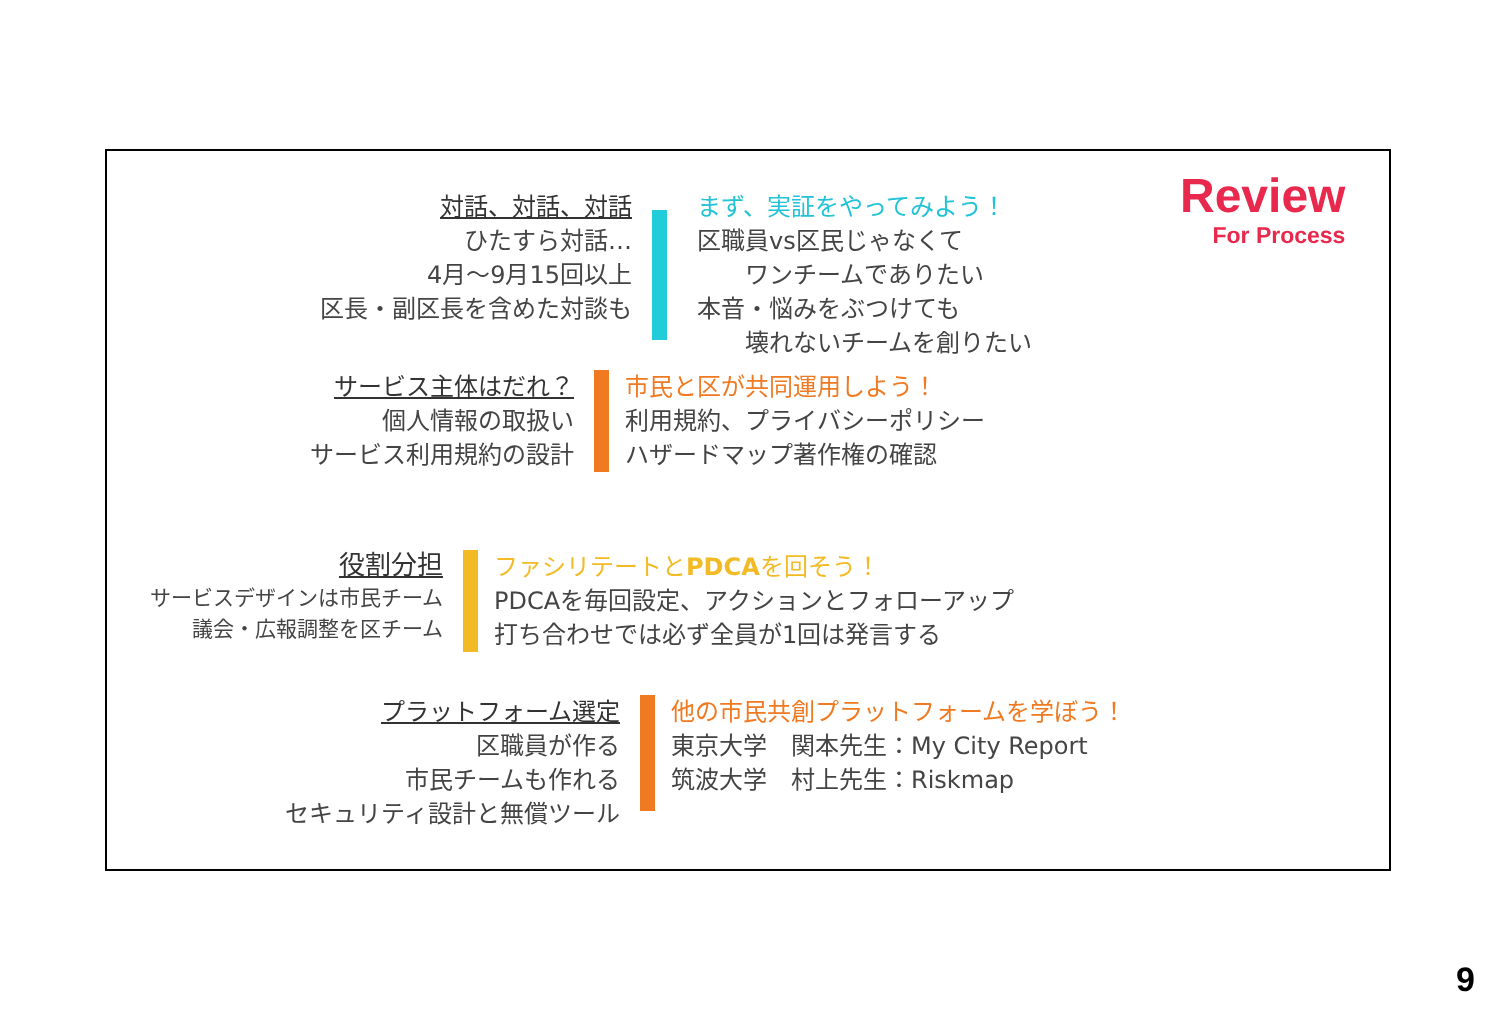Review
For Process
対話、対話、対話
ひたすら対話…
4月～9月15回以上
区長・副区長を含めた対談も
まず、実証をやってみよう！
区職員vs区民じゃなくて
　　ワンチームでありたい
本音・悩みをぶつけても
　　壊れないチームを創りたい
サービス主体はだれ？
個人情報の取扱い
サービス利用規約の設計
市民と区が共同運用しよう！
利用規約、プライバシーポリシー
ハザードマップ著作権の確認
役割分担
サービスデザインは市民チーム
議会・広報調整を区チーム
ファシリテートとPDCAを回そう！
PDCAを毎回設定、アクションとフォローアップ
打ち合わせでは必ず全員が1回は発言する
プラットフォーム選定
区職員が作る
市民チームも作れる
セキュリティ設計と無償ツール
他の市民共創プラットフォームを学ぼう！
東京大学　関本先生：My City Report
筑波大学　村上先生：Riskmap
9